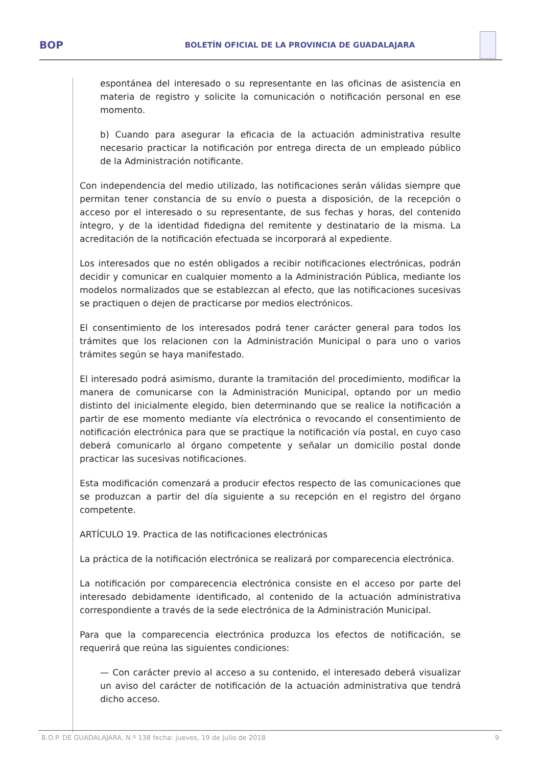BOP
BOLETÍN OFICIAL DE LA PROVINCIA DE GUADALAJARA
espontánea del interesado o su representante en las oficinas de asistencia en materia de registro y solicite la comunicación o notificación personal en ese momento.
b) Cuando para asegurar la eficacia de la actuación administrativa resulte necesario practicar la notificación por entrega directa de un empleado público de la Administración notificante.
Con independencia del medio utilizado, las notificaciones serán válidas siempre que permitan tener constancia de su envío o puesta a disposición, de la recepción o acceso por el interesado o su representante, de sus fechas y horas, del contenido íntegro, y de la identidad fidedigna del remitente y destinatario de la misma. La acreditación de la notificación efectuada se incorporará al expediente.
Los interesados que no estén obligados a recibir notificaciones electrónicas, podrán decidir y comunicar en cualquier momento a la Administración Pública, mediante los modelos normalizados que se establezcan al efecto, que las notificaciones sucesivas se practiquen o dejen de practicarse por medios electrónicos.
El consentimiento de los interesados podrá tener carácter general para todos los trámites que los relacionen con la Administración Municipal o para uno o varios trámites según se haya manifestado.
El interesado podrá asimismo, durante la tramitación del procedimiento, modificar la manera de comunicarse con la Administración Municipal, optando por un medio distinto del inicialmente elegido, bien determinando que se realice la notificación a partir de ese momento mediante vía electrónica o revocando el consentimiento de notificación electrónica para que se practique la notificación vía postal, en cuyo caso deberá comunicarlo al órgano competente y señalar un domicilio postal donde practicar las sucesivas notificaciones.
Esta modificación comenzará a producir efectos respecto de las comunicaciones que se produzcan a partir del día siguiente a su recepción en el registro del órgano competente.
ARTÍCULO 19. Practica de las notificaciones electrónicas
La práctica de la notificación electrónica se realizará por comparecencia electrónica.
La notificación por comparecencia electrónica consiste en el acceso por parte del interesado debidamente identificado, al contenido de la actuación administrativa correspondiente a través de la sede electrónica de la Administración Municipal.
Para que la comparecencia electrónica produzca los efectos de notificación, se requerirá que reúna las siguientes condiciones:
— Con carácter previo al acceso a su contenido, el interesado deberá visualizar un aviso del carácter de notificación de la actuación administrativa que tendrá dicho acceso.
B.O.P. DE GUADALAJARA, N.º 138 fecha: jueves, 19 de Julio de 2018 9